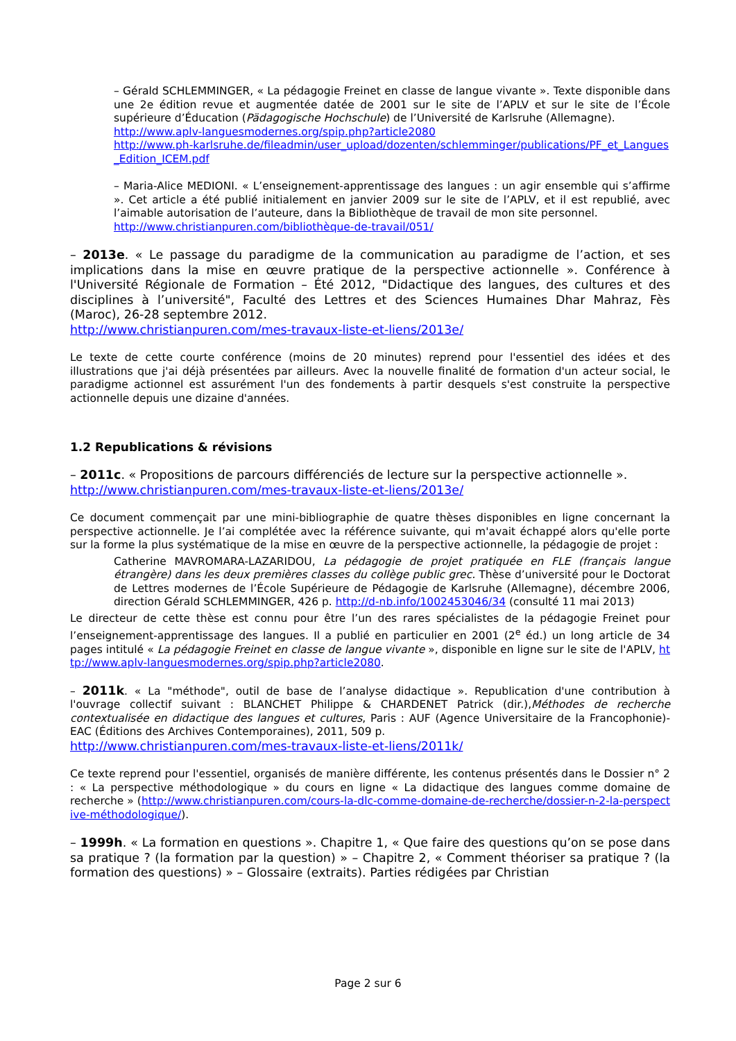– Gérald SCHLEMMINGER, « La pédagogie Freinet en classe de langue vivante ». Texte disponible dans une 2e édition revue et augmentée datée de 2001 sur le site de l’APLV et sur le site de l’École supérieure d’Éducation (Pädagogische Hochschule) de l’Université de Karlsruhe (Allemagne).
http://www.aplv-languesmodernes.org/spip.php?article2080
http://www.ph-karlsruhe.de/fileadmin/user_upload/dozenten/schlemminger/publications/PF_et_Langues_Edition_ICEM.pdf
– Maria-Alice MEDIONI. « L’enseignement-apprentissage des langues : un agir ensemble qui s’affirme ». Cet article a été publié initialement en janvier 2009 sur le site de l’APLV, et il est republié, avec l’aimable autorisation de l’auteure, dans la Bibliothèque de travail de mon site personnel.
http://www.christianpuren.com/bibliothèque-de-travail/051/
– 2013e. « Le passage du paradigme de la communication au paradigme de l’action, et ses implications dans la mise en œuvre pratique de la perspective actionnelle ». Conférence à l'Université Régionale de Formation – Été 2012, "Didactique des langues, des cultures et des disciplines à l’université", Faculté des Lettres et des Sciences Humaines Dhar Mahraz, Fès (Maroc), 26-28 septembre 2012.
http://www.christianpuren.com/mes-travaux-liste-et-liens/2013e/
Le texte de cette courte conférence (moins de 20 minutes) reprend pour l'essentiel des idées et des illustrations que j'ai déjà présentées par ailleurs. Avec la nouvelle finalité de formation d'un acteur social, le paradigme actionnel est assurément l'un des fondements à partir desquels s'est construite la perspective actionnelle depuis une dizaine d'années.
1.2 Republications & révisions
– 2011c. « Propositions de parcours différenciés de lecture sur la perspective actionnelle ».
http://www.christianpuren.com/mes-travaux-liste-et-liens/2013e/
Ce document commençait par une mini-bibliographie de quatre thèses disponibles en ligne concernant la perspective actionnelle. Je l’ai complétée avec la référence suivante, qui m'avait échappé alors qu'elle porte sur la forme la plus systématique de la mise en œuvre de la perspective actionnelle, la pédagogie de projet :
Catherine MAVROMARA-LAZARIDOU, La pédagogie de projet pratiquée en FLE (français langue étrangère) dans les deux premières classes du collège public grec. Thèse d’université pour le Doctorat de Lettres modernes de l’École Supérieure de Pédagogie de Karlsruhe (Allemagne), décembre 2006, direction Gérald SCHLEMMINGER, 426 p. http://d-nb.info/1002453046/34 (consulté 11 mai 2013)
Le directeur de cette thèse est connu pour être l’un des rares spécialistes de la pédagogie Freinet pour l’enseignement-apprentissage des langues. Il a publié en particulier en 2001 (2<sup>e</sup> éd.) un long article de 34 pages intitulé « La pédagogie Freinet en classe de langue vivante », disponible en ligne sur le site de l'APLV, http://www.aplv-languesmodernes.org/spip.php?article2080.
– 2011k. « La "méthode", outil de base de l’analyse didactique ». Republication d'une contribution à l'ouvrage collectif suivant : BLANCHET Philippe & CHARDENET Patrick (dir.),Méthodes de recherche contextualisée en didactique des langues et cultures, Paris : AUF (Agence Universitaire de la Francophonie)-EAC (Éditions des Archives Contemporaines), 2011, 509 p.
http://www.christianpuren.com/mes-travaux-liste-et-liens/2011k/
Ce texte reprend pour l'essentiel, organisés de manière différente, les contenus présentés dans le Dossier n° 2 : « La perspective méthodologique » du cours en ligne « La didactique des langues comme domaine de recherche » (http://www.christianpuren.com/cours-la-dlc-comme-domaine-de-recherche/dossier-n-2-la-perspective-méthodologique/).
– 1999h. « La formation en questions ». Chapitre 1, « Que faire des questions qu’on se pose dans sa pratique ? (la formation par la question) » – Chapitre 2, « Comment théoriser sa pratique ? (la formation des questions) » – Glossaire (extraits). Parties rédigées par Christian
Page 2 sur 6